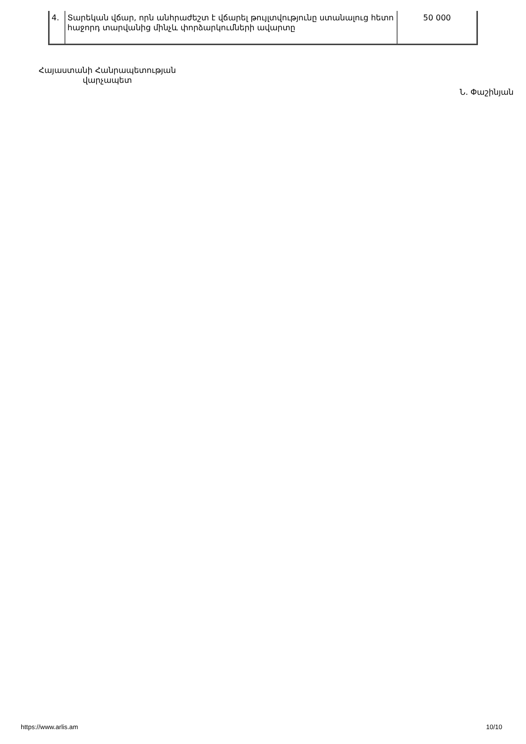| 4. | Տարեկան վճար, որն անհրաժեշտ է վճարել թույլտվությունը ստանալուց հետո հաջորդ տարվանից մինչև փորձարկումների ավարտը | 50 000 |
Հայաստանի Հանրապետության
վարչապետ
Ն. Փաշինյան
https://www.arlis.am 10/10